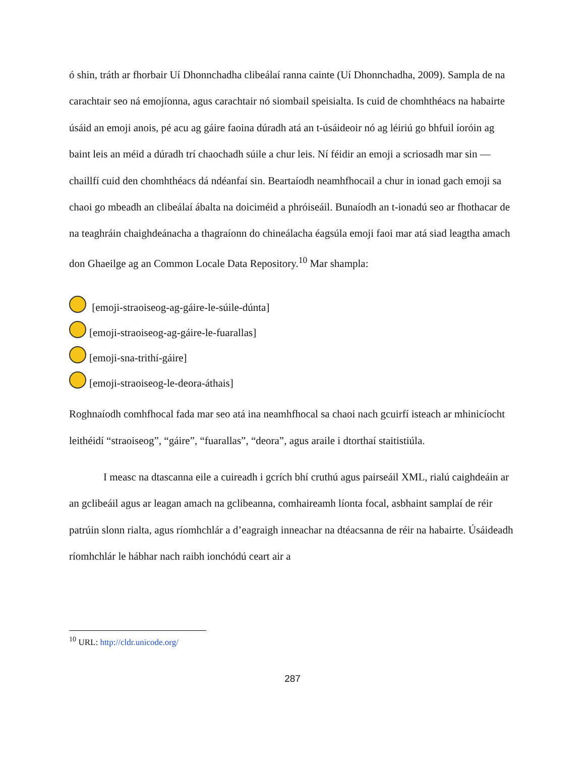ó shin, tráth ar fhorbair Uí Dhonnchadha clibeálaí ranna cainte (Uí Dhonnchadha, 2009). Sampla de na carachtair seo ná emojíonna, agus carachtair nó siombail speisialta. Is cuid de chomhthéacs na habairte úsáid an emoji anois, pé acu ag gáire faoina dúradh atá an t-úsáideoir nó ag léiriú go bhfuil íoróin ag baint leis an méid a dúradh trí chaochadh súile a chur leis. Ní féidir an emoji a scriosadh mar sin — chaillfí cuid den chomhthéacs dá ndéanfaí sin. Beartaíodh neamhfhocail a chur in ionad gach emoji sa chaoi go mbeadh an clibeálaí ábalta na doiciméid a phróiseáil. Bunaíodh an t-ionadú seo ar fhothacar de na teaghráin chaighdeánacha a thagraíonn do chineálacha éagsúla emoji faoi mar atá siad leagtha amach don Ghaeilge ag an Common Locale Data Repository.<sup>10</sup> Mar shampla:
[emoji-straoiseog-ag-gáire-le-súile-dúnta]
[emoji-straoiseog-ag-gáire-le-fuarallas]
[emoji-sna-trithí-gáire]
[emoji-straoiseog-le-deora-áthais]
Roghnaíodh comhfhocal fada mar seo atá ina neamhfhocal sa chaoi nach gcuirfí isteach ar mhinicíocht leithéidí “straoiseog”, “gáire”, “fuarallas”, “deora”, agus araile i dtorthaí staitistiúla.
I measc na dtascanna eile a cuireadh i gcrích bhí cruthú agus pairseáil XML, rialú caighdeáin ar an gclibeáil agus ar leagan amach na gclibeanna, comhaireamh líonta focal, asbhaint samplaí de réir patrúin slonn rialta, agus ríomhchlár a d’eagraigh inneachar na dtéacsanna de réir na habairte. Úsáideadh ríomhchlár le hábhar nach raibh ionchódú ceart air a
<sup>10</sup> URL: http://cldr.unicode.org/
287